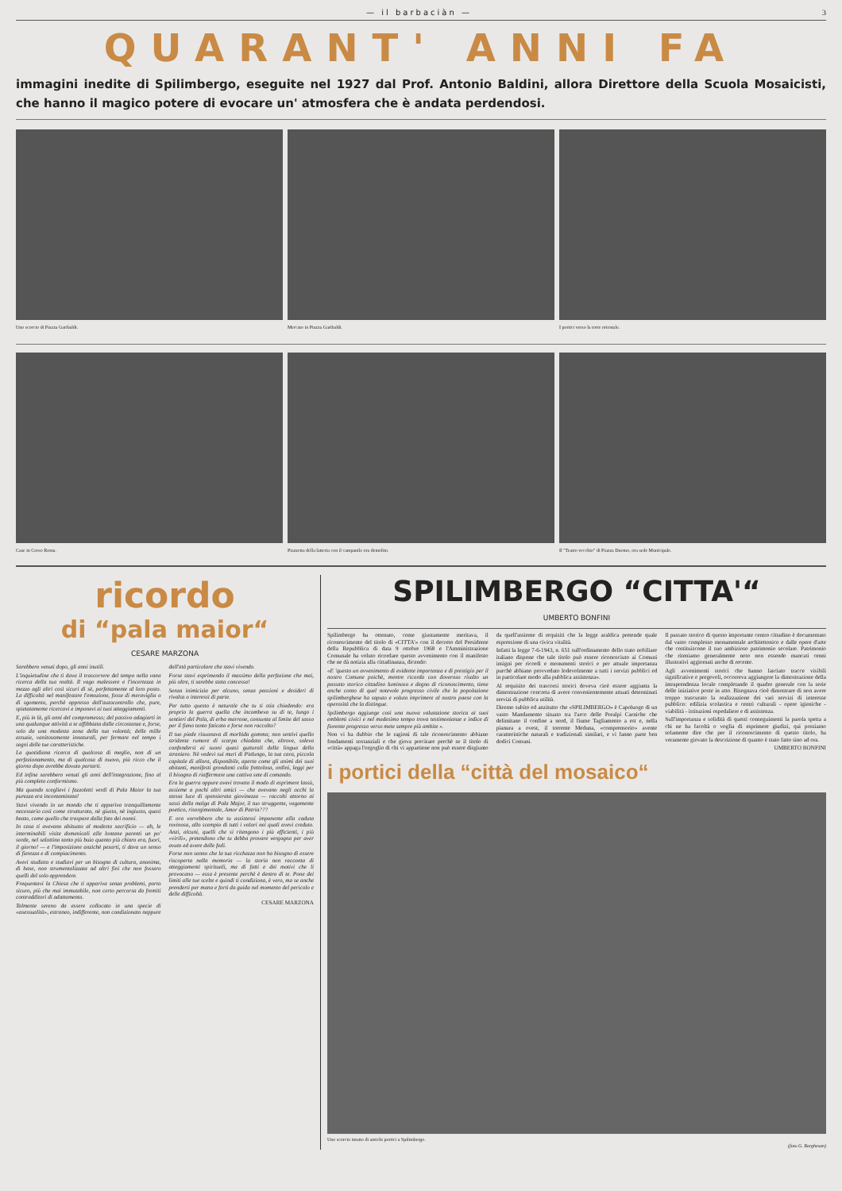— il barbaciàn — 3
QUARANT' ANNI FA
immagini inedite di Spilimbergo, eseguite nel 1927 dal Prof. Antonio Baldini, allora Direttore della Scuola Mosaicisti, che hanno il magico potere di evocare un' atmosfera che è andata perdendosi.
Uno scorcio di Piazza Garibaldi.
Mercato in Piazza Garibaldi. I portici verso la torre orientale.
Case in Corso Roma. Piazzetta della latteria con il campanile ora demolito.
Il "Teatro vecchio" di Piazza Duomo, ora sede Municipale.
ricordo
di “pala maior“
CESARE MARZONA
Sarebbero venuti dopo, gli anni inutili.
L'inquietudine che ti dava il trascorrere del tempo nella vana ricerca della tua realtà. Il vago malessere e l'incertezza in mezzo agli altri così sicuri di sè, perfettamente al loro posto. La difficoltà nel manifestare l'emozione, fosse di meraviglia o di sgomento, perchè oppresso dall'autocontrollo che, pure, spietatamente ricercavi e imponevi ai tuoi atteggiamenti.
E, più in là, gli anni del compromesso; del passivo adagiarti in una qualunque attività a te affibbiata dalle circostanze e, forse, solo da una modesta zona della tua volontà; delle mille astuzie, vanitosamente innaturali, per fermare nel tempo i segni delle tue caratteristiche.
La quotidiana ricerca di qualcosa di meglio, non di un perfezionamento, ma di qualcosa di nuovo, più ricco che il giorno dopo avrebbe dovuto portarti.
Ed infine sarebbero venuti gli anni dell'integrazione, fino al più completo conformismo.
Ma quando sceglievi i fazzoletti verdi di Pala Maior la tua purezza era incontaminata!
Stavi vivendo in un mondo che ti appariva tranquillamente necessario così come strutturato, nè giusto, nè ingiusto, quasi beato, come quello che traspare dalla foto dei nonni.
In casa ti avevano abituato al modesto sacrificio — ah, le interminabili visite domenicali alle lontane parenti un po' sorde, nel salottino tanto più buio quanto più chiaro era, fuori, il giorno! — e l'imposizione anzichè pesarti, ti dava un senso di fierezza e di compiacimento.
Avevi studiato e studiavi per un bisogno di cultura, anonima, di base, non strumentalizzata ad altri fini che non fossero quelli del solo apprendere.
Frequentavi la Chiesa che ti appariva senza problemi, porto sicuro, più che mai immutabile, non certo percorsa da fremiti contradditori di adattamento.
Talmente sereno da essere collocato in una specie di «asessualità», estraneo, indifferente, non condizionato neppure dall'età particolare che stavi vivendo.
Forse stavi esprimendo il massimo della perfezione che mai, più oltre, ti sarebbe stata concessa!
Senza inimicizia per alcuno, senza passioni e desideri di rivalsa o interessi di parte.
Per tutto questo è naturale che tu ti stia chiedendo: era proprio la guerra quella che incombeva su di te, lungo i sentieri del Pala, di erba marrone, consunta al limite del sasso per il fieno tanto faticato e forse non raccolto?
Il tuo piede risuonava di morbida gomma; non sentivi quello stridente rumore di scarpa chiodata che, altrove, soleva confondersi ai suoni quasi gutturali della lingua dello straniero. Nè vedevi sui muri di Pielungo, la tua cara, piccola capitale di allora, disponibile, aperta come gli animi dei suoi abitanti, manifesti grondanti colla frettolosa, ordini, leggi per il bisogno di riaffermare una cattiva sete di comando.
Era la guerra oppure avevi trovato il modo di esprimere lassù, assieme a pochi altri amici — che avevano negli occhi la stessa luce di spensierata giovinezza — raccolti attorno ai sassi della malga di Pala Major, il tuo struggente, vagamente poetico, risorgimentale, Amor di Patria???
E ora vorrebbero che tu assistessi imponente alla caduta rovinosa, allo scempio di tutti i valori nei quali avevi creduto. Anzi, alcuni, quelli che si ritengono i più efficienti, i più «virili», pretendono che tu debba provare vergogna per aver avuto ed avere delle fedi.
Forse non sanno che la tua ricchezza non ha bisogno di essere riscoperta nella memoria — la storia non racconta di atteggiamenti spirituali, ma di fatti e dei motivi che li provocano — essa è presente perchè è dentro di te. Pone dei limiti alle tue scelte e quindi ti condiziona, è vero, ma se anche prenderti per mano e farti da guida nel momento del pericolo e delle difficoltà.
CESARE MARZONA
SPILIMBERGO “CITTA'“
UMBERTO BONFINI
Spilimbergo ha ottenuto, come giustamente meritava, il riconoscimento del titolo di «CITTA'» con il decreto del Presidente della Repubblica di data 9 ottobre 1968 e l'Amministrazione Comunale ha voluto ricordare questo avvenimento con il manifesto che ne dà notizia alla cittadinanza, dicendo:
«E 'questo un avvenimento di evidente importanza e di prestigio per il nostro Comune poichè, mentre ricorda con doveroso risalto un passato storico cittadino luminoso e degno di riconoscimento, tiene anche conto di quel notevole progresso civile che la popolazione spilimberghese ha saputo e voluto imprimere al nostro paese con la operosità che la distingue.
Spilimbergo aggiunge così una nuova valutazione storica ai suoi emblemi civici e nel medesimo tempo trova testimonianze e indice di fiorente progresso verso mete sempre più ambite ».
Non vi ha dubbio che le ragioni di tale riconoscimento abbiano fondamenti sostanziali e che giova precisare perchè se il titolo di «città» appaga l'orgoglio di chi vi appartiene non può essere disgiunto da quell'assieme di requisiti che la legge araldica pretende quale espressione di una civica vitalità.
Infatti la legge 7-6-1943, n. 651 sull'ordinamento dello stato nobiliare italiano dispone che tale titolo può essere riconosciuto ai Comuni insigni per ricordi e monumenti storici e per attuale importanza purchè abbiano provveduto lodevolmente a tutti i servizi pubblici ed in particolare modo alla pubblica assistenza».
Al requisito dei trascorsi storici doveva cioè essere aggiunta la dimostrazione concreta di avere convenientemente attuati determinati servizi di pubblica utilità.
Diremo subito ed anzitutto che «SPILIMBERGO» è Capoluogo di un vasto Mandamento situato tra l'arco delle Prealpi Carniche che delimitano il confine a nord, il fiume Tagliamento a est e, nella pianura a ovest, il torrente Meduna, «comprensorio» avente caratteristiche naturali e tradizionali similari, e vi fanno parte ben dodici Comuni.
Il passato storico di questo importante centro cittadino è documentato dal vasto complesso monumentale architettonico e dalle opere d'arte che costituiscono il suo ambizioso patrimonio secolare. Patrimonio che riteniamo generalmente noto non essendo mancati cenni illustrativi aggiornati anche di recente.
Agli avvenimenti storici che hanno lasciato tracce visibili significative e pregevoli, occorreva aggiungere la dimostrazione della intraprendenza locale completando il quadro generale con la serie delle iniziative poste in atto. Bisognava cioè dimostrare di non avere troppo trascurato la realizzazione dei vari servizi di interesse pubblico: edilizia scolastica e centri culturali - opere igieniche - viabilità - istituzioni ospedaliere e di assistenza.
Sull'importanza e solidità di questi conseguimenti la parola spetta a chi ne ha facoltà o voglia di esprimere giudizi, qui possiamo solamente dire che per il riconoscimento di questo titolo, ha veramente giovato la descrizione di quanto è stato fatto sino ad ora.
UMBERTO BONFINI
i portici della “città del mosaico“
Uno scorcio intatto di antichi portici a Spilimbergo.
(foto G. Borghesan)